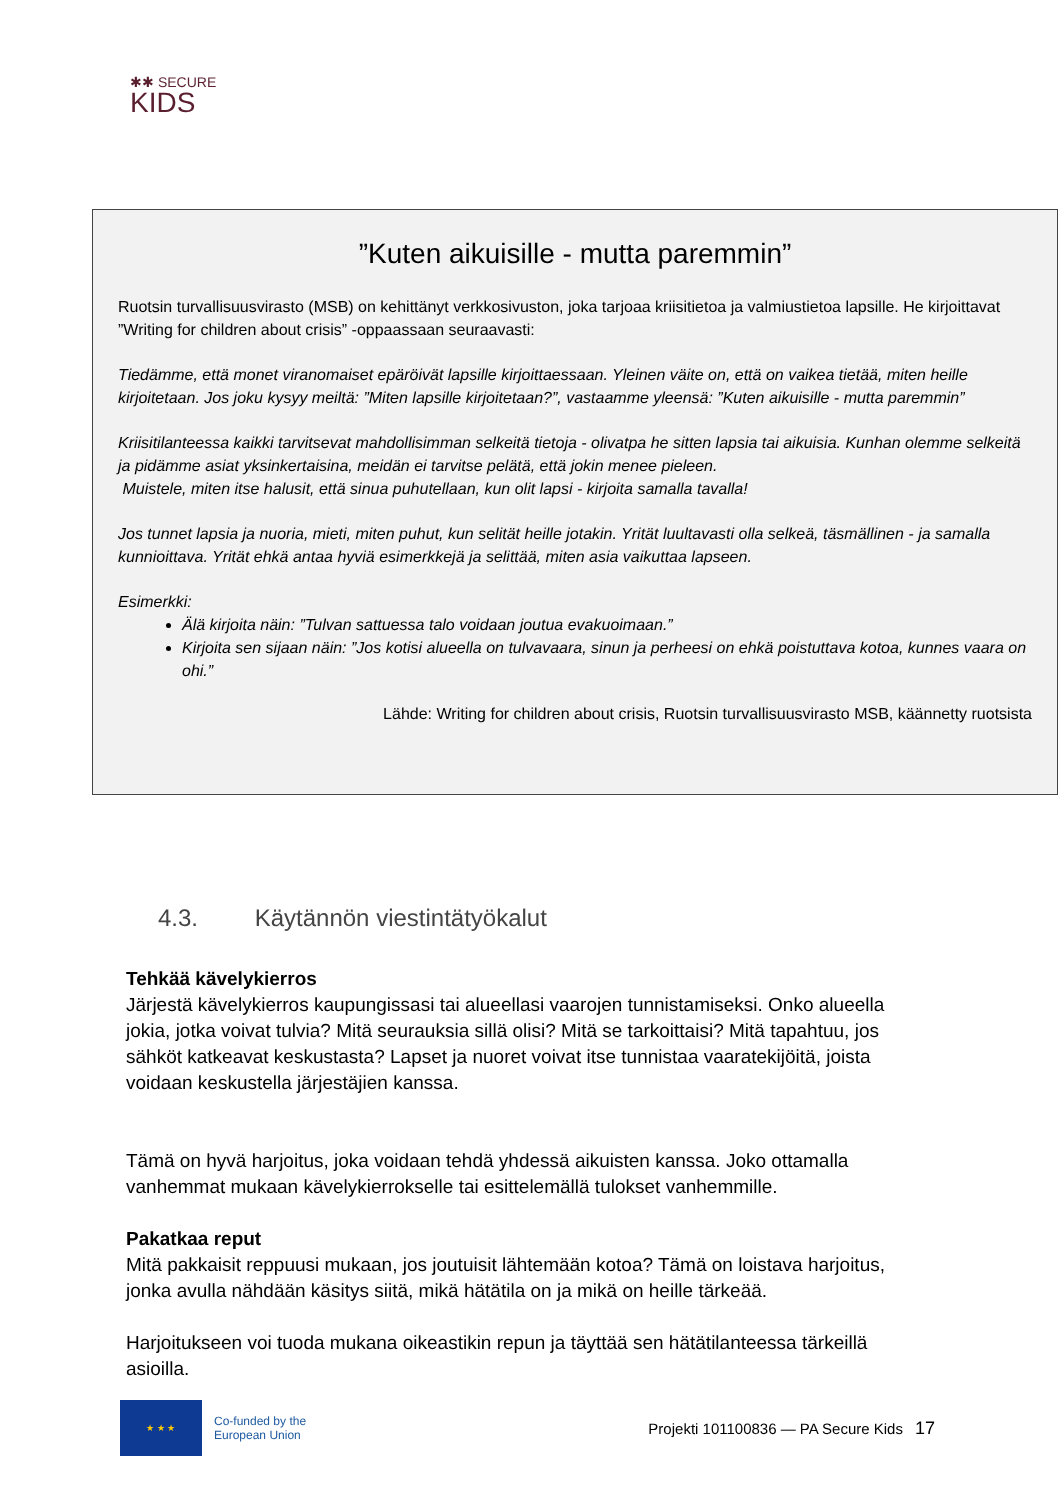✱✱ SECURE
KIDS
”Kuten aikuisille - mutta paremmin”
Ruotsin turvallisuusvirasto (MSB) on kehittänyt verkkosivuston, joka tarjoaa kriisitietoa ja valmiustietoa lapsille. He kirjoittavat ”Writing for children about crisis” -oppaassaan seuraavasti:
Tiedämme, että monet viranomaiset epäröivät lapsille kirjoittaessaan. Yleinen väite on, että on vaikea tietää, miten heille kirjoitetaan. Jos joku kysyy meiltä: ”Miten lapsille kirjoitetaan?”, vastaamme yleensä: ”Kuten aikuisille - mutta paremmin”
Kriisitilanteessa kaikki tarvitsevat mahdollisimman selkeitä tietoja - olivatpa he sitten lapsia tai aikuisia. Kunhan olemme selkeitä ja pidämme asiat yksinkertaisina, meidän ei tarvitse pelätä, että jokin menee pieleen.
Muistele, miten itse halusit, että sinua puhutellaan, kun olit lapsi - kirjoita samalla tavalla!
Jos tunnet lapsia ja nuoria, mieti, miten puhut, kun selität heille jotakin. Yrität luultavasti olla selkeä, täsmällinen - ja samalla kunnioittava. Yrität ehkä antaa hyviä esimerkkejä ja selittää, miten asia vaikuttaa lapseen.
Esimerkki:
Älä kirjoita näin: ”Tulvan sattuessa talo voidaan joutua evakuoimaan.”
Kirjoita sen sijaan näin: ”Jos kotisi alueella on tulvavaara, sinun ja perheesi on ehkä poistuttava kotoa, kunnes vaara on ohi.”
Lähde: Writing for children about crisis, Ruotsin turvallisuusvirasto MSB, käännetty ruotsista
4.3. Käytännön viestintätyökalut
Tehkää kävelykierros
Järjestä kävelykierros kaupungissasi tai alueellasi vaarojen tunnistamiseksi. Onko alueella jokia, jotka voivat tulvia? Mitä seurauksia sillä olisi? Mitä se tarkoittaisi? Mitä tapahtuu, jos sähköt katkeavat keskustasta? Lapset ja nuoret voivat itse tunnistaa vaaratekijöitä, joista voidaan keskustella järjestäjien kanssa.
Tämä on hyvä harjoitus, joka voidaan tehdä yhdessä aikuisten kanssa. Joko ottamalla vanhemmat mukaan kävelykierrokselle tai esittelemällä tulokset vanhemmille.
Pakatkaa reput
Mitä pakkaisit reppuusi mukaan, jos joutuisit lähtemään kotoa? Tämä on loistava harjoitus, jonka avulla nähdään käsitys siitä, mikä hätätila on ja mikä on heille tärkeää.
Harjoitukseen voi tuoda mukana oikeastikin repun ja täyttää sen hätätilanteessa tärkeillä asioilla.
★ ★ ★
Co-funded by the
European Union
Projekti 101100836 — PA Secure Kids
17